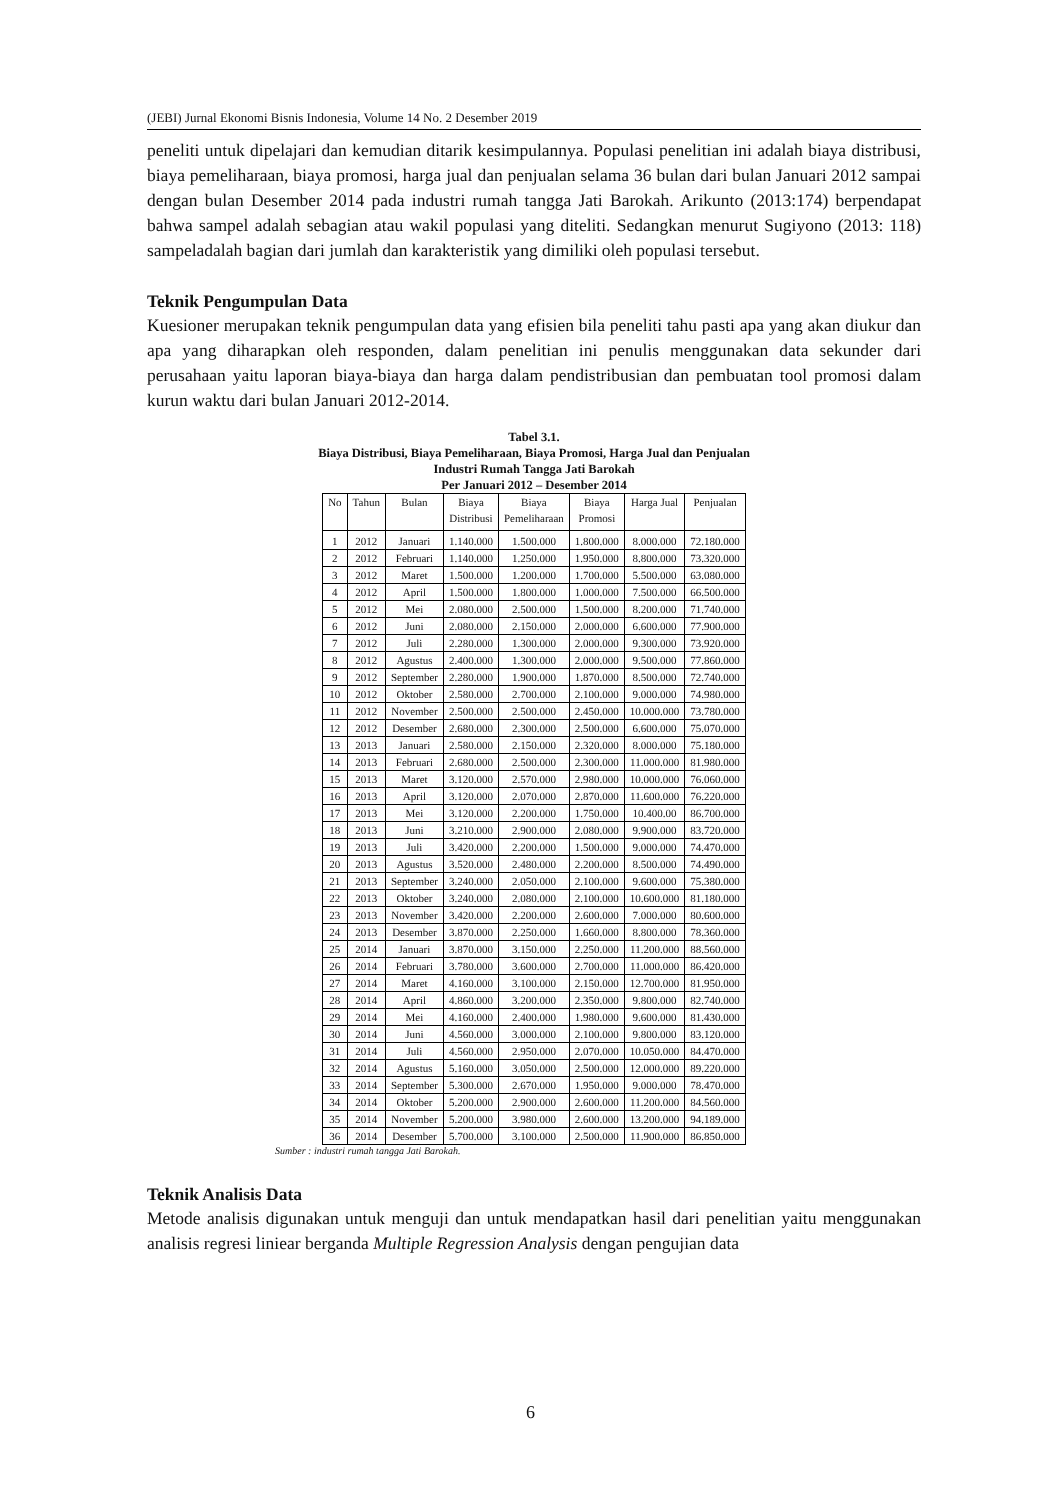(JEBI) Jurnal Ekonomi Bisnis Indonesia, Volume 14 No. 2 Desember 2019
peneliti untuk dipelajari dan kemudian ditarik kesimpulannya. Populasi penelitian ini adalah biaya distribusi, biaya pemeliharaan, biaya promosi, harga jual dan penjualan selama 36 bulan dari bulan Januari 2012 sampai dengan bulan Desember 2014 pada industri rumah tangga Jati Barokah. Arikunto (2013:174) berpendapat bahwa sampel adalah sebagian atau wakil populasi yang diteliti. Sedangkan menurut Sugiyono (2013: 118) sampeladalah bagian dari jumlah dan karakteristik yang dimiliki oleh populasi tersebut.
Teknik Pengumpulan Data
Kuesioner merupakan teknik pengumpulan data yang efisien bila peneliti tahu pasti apa yang akan diukur dan apa yang diharapkan oleh responden, dalam penelitian ini penulis menggunakan data sekunder dari perusahaan yaitu laporan biaya-biaya dan harga dalam pendistribusian dan pembuatan tool promosi dalam kurun waktu dari bulan Januari 2012-2014.
Tabel 3.1.
Biaya Distribusi, Biaya Pemeliharaan, Biaya Promosi, Harga Jual dan Penjualan
Industri Rumah Tangga Jati Barokah
Per Januari 2012 – Desember 2014
| No | Tahun | Bulan | Biaya Distribusi | Biaya Pemeliharaan | Biaya Promosi | Harga Jual | Penjualan |
| --- | --- | --- | --- | --- | --- | --- | --- |
| 1 | 2012 | Januari | 1.140.000 | 1.500.000 | 1.800.000 | 8.000.000 | 72.180.000 |
| 2 | 2012 | Februari | 1.140.000 | 1.250.000 | 1.950.000 | 8.800.000 | 73.320.000 |
| 3 | 2012 | Maret | 1.500.000 | 1.200.000 | 1.700.000 | 5.500.000 | 63.080.000 |
| 4 | 2012 | April | 1.500.000 | 1.800.000 | 1.000.000 | 7.500.000 | 66.500.000 |
| 5 | 2012 | Mei | 2.080.000 | 2.500.000 | 1.500.000 | 8.200.000 | 71.740.000 |
| 6 | 2012 | Juni | 2.080.000 | 2.150.000 | 2.000.000 | 6.600.000 | 77.900.000 |
| 7 | 2012 | Juli | 2.280.000 | 1.300.000 | 2.000.000 | 9.300.000 | 73.920.000 |
| 8 | 2012 | Agustus | 2.400.000 | 1.300.000 | 2.000.000 | 9.500.000 | 77.860.000 |
| 9 | 2012 | September | 2.280.000 | 1.900.000 | 1.870.000 | 8.500.000 | 72.740.000 |
| 10 | 2012 | Oktober | 2.580.000 | 2.700.000 | 2.100.000 | 9.000.000 | 74.980.000 |
| 11 | 2012 | November | 2.500.000 | 2.500.000 | 2.450.000 | 10.000.000 | 73.780.000 |
| 12 | 2012 | Desember | 2.680.000 | 2.300.000 | 2.500.000 | 6.600.000 | 75.070.000 |
| 13 | 2013 | Januari | 2.580.000 | 2.150.000 | 2.320.000 | 8.000.000 | 75.180.000 |
| 14 | 2013 | Februari | 2.680.000 | 2.500.000 | 2.300.000 | 11.000.000 | 81.980.000 |
| 15 | 2013 | Maret | 3.120.000 | 2.570.000 | 2.980.000 | 10.000.000 | 76.060.000 |
| 16 | 2013 | April | 3.120.000 | 2.070.000 | 2.870.000 | 11.600.000 | 76.220.000 |
| 17 | 2013 | Mei | 3.120.000 | 2.200.000 | 1.750.000 | 10.400.00 | 86.700.000 |
| 18 | 2013 | Juni | 3.210.000 | 2.900.000 | 2.080.000 | 9.900.000 | 83.720.000 |
| 19 | 2013 | Juli | 3.420.000 | 2.200.000 | 1.500.000 | 9.000.000 | 74.470.000 |
| 20 | 2013 | Agustus | 3.520.000 | 2.480.000 | 2.200.000 | 8.500.000 | 74.490.000 |
| 21 | 2013 | September | 3.240.000 | 2.050.000 | 2.100.000 | 9.600.000 | 75.380.000 |
| 22 | 2013 | Oktober | 3.240.000 | 2.080.000 | 2.100.000 | 10.600.000 | 81.180.000 |
| 23 | 2013 | November | 3.420.000 | 2.200.000 | 2.600.000 | 7.000.000 | 80.600.000 |
| 24 | 2013 | Desember | 3.870.000 | 2.250.000 | 1.660.000 | 8.800.000 | 78.360.000 |
| 25 | 2014 | Januari | 3.870.000 | 3.150.000 | 2.250.000 | 11.200.000 | 88.560.000 |
| 26 | 2014 | Februari | 3.780.000 | 3.600.000 | 2.700.000 | 11.000.000 | 86.420.000 |
| 27 | 2014 | Maret | 4.160.000 | 3.100.000 | 2.150.000 | 12.700.000 | 81.950.000 |
| 28 | 2014 | April | 4.860.000 | 3.200.000 | 2.350.000 | 9.800.000 | 82.740.000 |
| 29 | 2014 | Mei | 4.160.000 | 2.400.000 | 1.980.000 | 9.600.000 | 81.430.000 |
| 30 | 2014 | Juni | 4.560.000 | 3.000.000 | 2.100.000 | 9.800.000 | 83.120.000 |
| 31 | 2014 | Juli | 4.560.000 | 2.950.000 | 2.070.000 | 10.050.000 | 84.470.000 |
| 32 | 2014 | Agustus | 5.160.000 | 3.050.000 | 2.500.000 | 12.000.000 | 89.220.000 |
| 33 | 2014 | September | 5.300.000 | 2.670.000 | 1.950.000 | 9.000.000 | 78.470.000 |
| 34 | 2014 | Oktober | 5.200.000 | 2.900.000 | 2.600.000 | 11.200.000 | 84.560.000 |
| 35 | 2014 | November | 5.200.000 | 3.980.000 | 2.600.000 | 13.200.000 | 94.189.000 |
| 36 | 2014 | Desember | 5.700.000 | 3.100.000 | 2.500.000 | 11.900.000 | 86.850.000 |
Sumber : industri rumah tangga Jati Barokah.
Teknik Analisis Data
Metode analisis digunakan untuk menguji dan untuk mendapatkan hasil dari penelitian yaitu menggunakan analisis regresi liniear berganda Multiple Regression Analysis dengan pengujian data
6